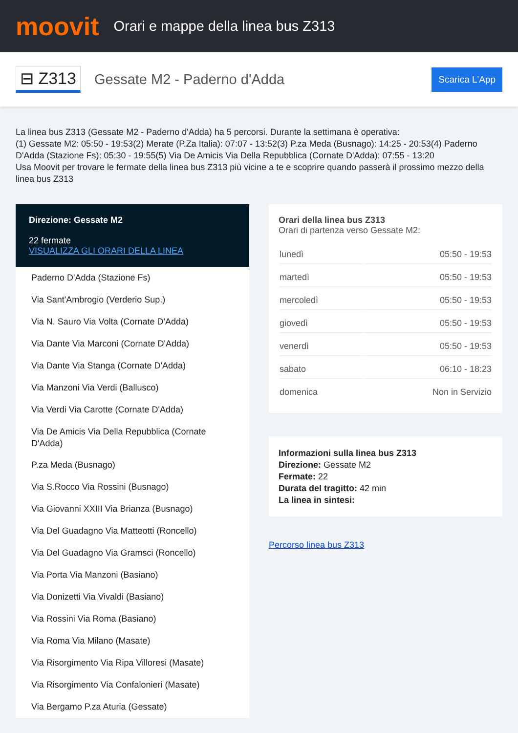moovit
Orari e mappe della linea bus Z313
⊟ Z313
Gessate M2 - Paderno d'Adda
Scarica L'App
La linea bus Z313 (Gessate M2 - Paderno d'Adda) ha 5 percorsi. Durante la settimana è operativa:
(1) Gessate M2: 05:50 - 19:53(2) Merate (P.Za Italia): 07:07 - 13:52(3) P.za Meda (Busnago): 14:25 - 20:53(4) Paderno D'Adda (Stazione Fs): 05:30 - 19:55(5) Via De Amicis Via Della Repubblica (Cornate D'Adda): 07:55 - 13:20
Usa Moovit per trovare le fermate della linea bus Z313 più vicine a te e scoprire quando passerà il prossimo mezzo della linea bus Z313
Direzione: Gessate M2
22 fermate
VISUALIZZA GLI ORARI DELLA LINEA
Paderno D'Adda (Stazione Fs)
Via Sant'Ambrogio (Verderio Sup.)
Via N. Sauro Via Volta (Cornate D'Adda)
Via Dante Via Marconi (Cornate D'Adda)
Via Dante Via Stanga (Cornate D'Adda)
Via Manzoni Via Verdi (Ballusco)
Via Verdi Via Carotte (Cornate D'Adda)
Via De Amicis Via Della Repubblica (Cornate D'Adda)
P.za Meda (Busnago)
Via S.Rocco Via Rossini (Busnago)
Via Giovanni XXIII Via Brianza (Busnago)
Via Del Guadagno Via Matteotti (Roncello)
Via Del Guadagno Via Gramsci (Roncello)
Via Porta Via Manzoni (Basiano)
Via Donizetti Via Vivaldi (Basiano)
Via Rossini Via Roma (Basiano)
Via Roma Via Milano (Masate)
Via Risorgimento Via Ripa Villoresi (Masate)
Via Risorgimento Via Confalonieri (Masate)
Via Bergamo P.za Aturia (Gessate)
Orari della linea bus Z313
Orari di partenza verso Gessate M2:
| lunedì | 05:50 - 19:53 |
| martedì | 05:50 - 19:53 |
| mercoledì | 05:50 - 19:53 |
| giovedì | 05:50 - 19:53 |
| venerdì | 05:50 - 19:53 |
| sabato | 06:10 - 18:23 |
| domenica | Non in Servizio |
Informazioni sulla linea bus Z313
Direzione: Gessate M2
Fermate: 22
Durata del tragitto: 42 min
La linea in sintesi:
Percorso linea bus Z313